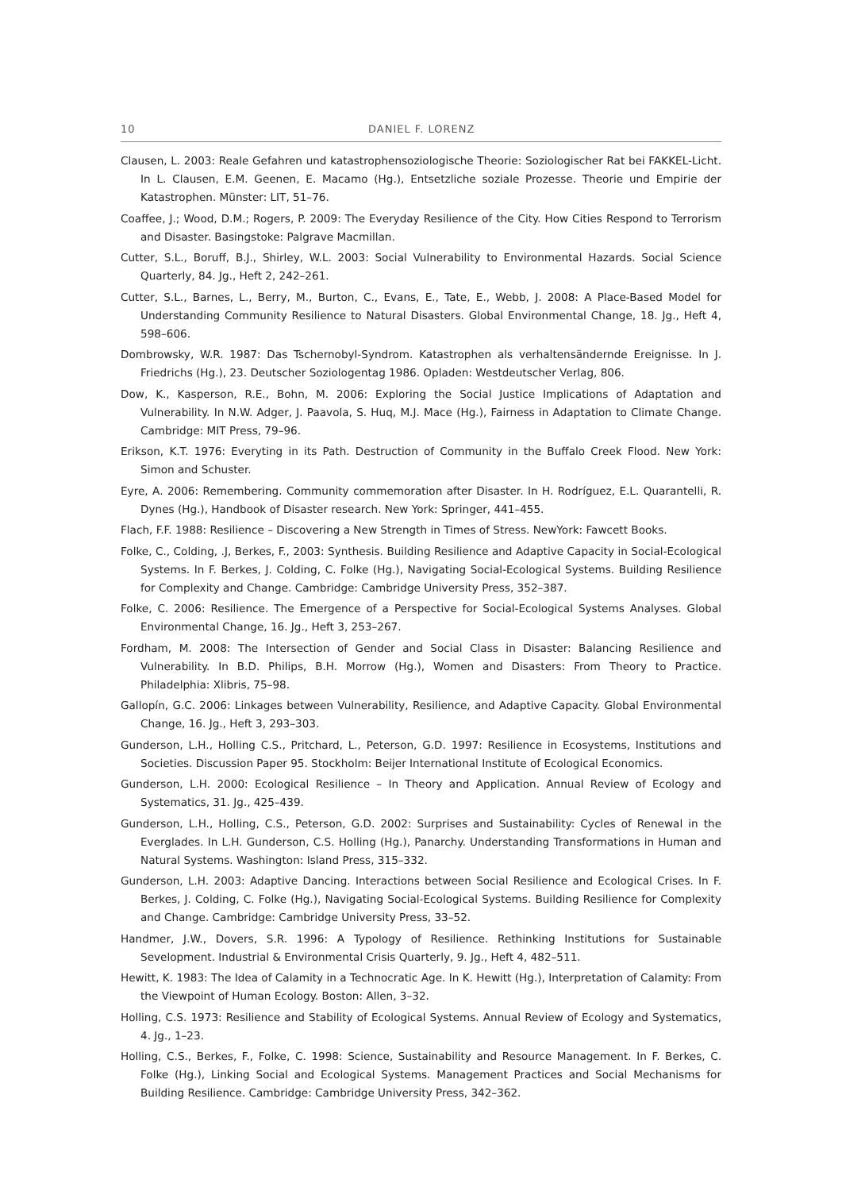10 DANIEL F. LORENZ
Clausen, L. 2003: Reale Gefahren und katastrophensoziologische Theorie: Soziologischer Rat bei FAKKEL-Licht. In L. Clausen, E.M. Geenen, E. Macamo (Hg.), Entsetzliche soziale Prozesse. Theorie und Empirie der Katastrophen. Münster: LIT, 51–76.
Coaffee, J.; Wood, D.M.; Rogers, P. 2009: The Everyday Resilience of the City. How Cities Respond to Terrorism and Disaster. Basingstoke: Palgrave Macmillan.
Cutter, S.L., Boruff, B.J., Shirley, W.L. 2003: Social Vulnerability to Environmental Hazards. Social Science Quarterly, 84. Jg., Heft 2, 242–261.
Cutter, S.L., Barnes, L., Berry, M., Burton, C., Evans, E., Tate, E., Webb, J. 2008: A Place-Based Model for Understanding Community Resilience to Natural Disasters. Global Environmental Change, 18. Jg., Heft 4, 598–606.
Dombrowsky, W.R. 1987: Das Tschernobyl-Syndrom. Katastrophen als verhaltensändernde Ereignisse. In J. Friedrichs (Hg.), 23. Deutscher Soziologentag 1986. Opladen: Westdeutscher Verlag, 806.
Dow, K., Kasperson, R.E., Bohn, M. 2006: Exploring the Social Justice Implications of Adaptation and Vulnerability. In N.W. Adger, J. Paavola, S. Huq, M.J. Mace (Hg.), Fairness in Adaptation to Climate Change. Cambridge: MIT Press, 79–96.
Erikson, K.T. 1976: Everyting in its Path. Destruction of Community in the Buffalo Creek Flood. New York: Simon and Schuster.
Eyre, A. 2006: Remembering. Community commemoration after Disaster. In H. Rodríguez, E.L. Quarantelli, R. Dynes (Hg.), Handbook of Disaster research. New York: Springer, 441–455.
Flach, F.F. 1988: Resilience – Discovering a New Strength in Times of Stress. NewYork: Fawcett Books.
Folke, C., Colding, .J, Berkes, F., 2003: Synthesis. Building Resilience and Adaptive Capacity in Social-Ecological Systems. In F. Berkes, J. Colding, C. Folke (Hg.), Navigating Social-Ecological Systems. Building Resilience for Complexity and Change. Cambridge: Cambridge University Press, 352–387.
Folke, C. 2006: Resilience. The Emergence of a Perspective for Social-Ecological Systems Analyses. Global Environmental Change, 16. Jg., Heft 3, 253–267.
Fordham, M. 2008: The Intersection of Gender and Social Class in Disaster: Balancing Resilience and Vulnerability. In B.D. Philips, B.H. Morrow (Hg.), Women and Disasters: From Theory to Practice. Philadelphia: Xlibris, 75–98.
Gallopín, G.C. 2006: Linkages between Vulnerability, Resilience, and Adaptive Capacity. Global Environmental Change, 16. Jg., Heft 3, 293–303.
Gunderson, L.H., Holling C.S., Pritchard, L., Peterson, G.D. 1997: Resilience in Ecosystems, Institutions and Societies. Discussion Paper 95. Stockholm: Beijer International Institute of Ecological Economics.
Gunderson, L.H. 2000: Ecological Resilience – In Theory and Application. Annual Review of Ecology and Systematics, 31. Jg., 425–439.
Gunderson, L.H., Holling, C.S., Peterson, G.D. 2002: Surprises and Sustainability: Cycles of Renewal in the Everglades. In L.H. Gunderson, C.S. Holling (Hg.), Panarchy. Understanding Transformations in Human and Natural Systems. Washington: Island Press, 315–332.
Gunderson, L.H. 2003: Adaptive Dancing. Interactions between Social Resilience and Ecological Crises. In F. Berkes, J. Colding, C. Folke (Hg.), Navigating Social-Ecological Systems. Building Resilience for Complexity and Change. Cambridge: Cambridge University Press, 33–52.
Handmer, J.W., Dovers, S.R. 1996: A Typology of Resilience. Rethinking Institutions for Sustainable Sevelopment. Industrial & Environmental Crisis Quarterly, 9. Jg., Heft 4, 482–511.
Hewitt, K. 1983: The Idea of Calamity in a Technocratic Age. In K. Hewitt (Hg.), Interpretation of Calamity: From the Viewpoint of Human Ecology. Boston: Allen, 3–32.
Holling, C.S. 1973: Resilience and Stability of Ecological Systems. Annual Review of Ecology and Systematics, 4. Jg., 1–23.
Holling, C.S., Berkes, F., Folke, C. 1998: Science, Sustainability and Resource Management. In F. Berkes, C. Folke (Hg.), Linking Social and Ecological Systems. Management Practices and Social Mechanisms for Building Resilience. Cambridge: Cambridge University Press, 342–362.